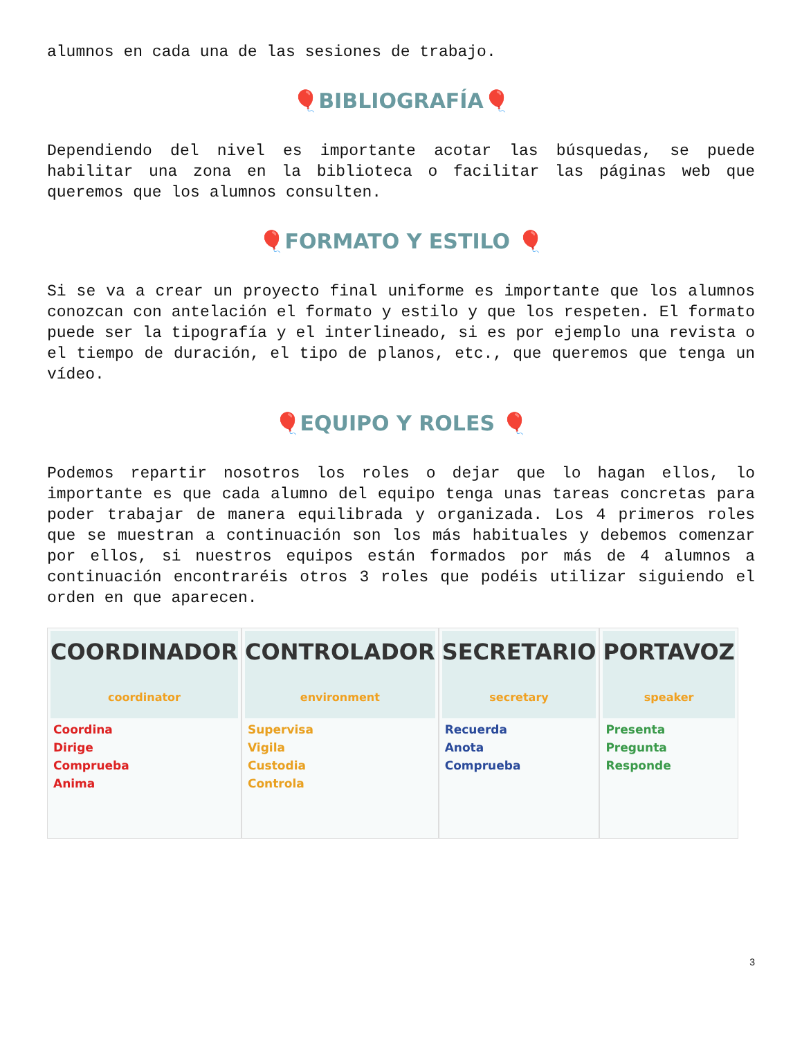alumnos en cada una de las sesiones de trabajo.
🎈BIBLIOGRAFÍA🎈
Dependiendo del nivel es importante acotar las búsquedas, se puede habilitar una zona en la biblioteca o facilitar las páginas web que queremos que los alumnos consulten.
🎈FORMATO Y ESTILO 🎈
Si se va a crear un proyecto final uniforme es importante que los alumnos conozcan con antelación el formato y estilo y que los respeten. El formato puede ser la tipografía y el interlineado, si es por ejemplo una revista o el tiempo de duración, el tipo de planos, etc., que queremos que tenga un vídeo.
🎈EQUIPO Y ROLES 🎈
Podemos repartir nosotros los roles o dejar que lo hagan ellos, lo importante es que cada alumno del equipo tenga unas tareas concretas para poder trabajar de manera equilibrada y organizada. Los 4 primeros roles que se muestran a continuación son los más habituales y debemos comenzar por ellos, si nuestros equipos están formados por más de 4 alumnos a continuación encontraréis otros 3 roles que podéis utilizar siguiendo el orden en que aparecen.
COORDINADOR coordinator
Coordina
Dirige
Comprueba
Anima
CONTROLADOR environment
Supervisa
Vigila
Custodia
Controla
SECRETARIO secretary
Recuerda
Anota
Comprueba
PORTAVOZ speaker
Presenta
Pregunta
Responde
3